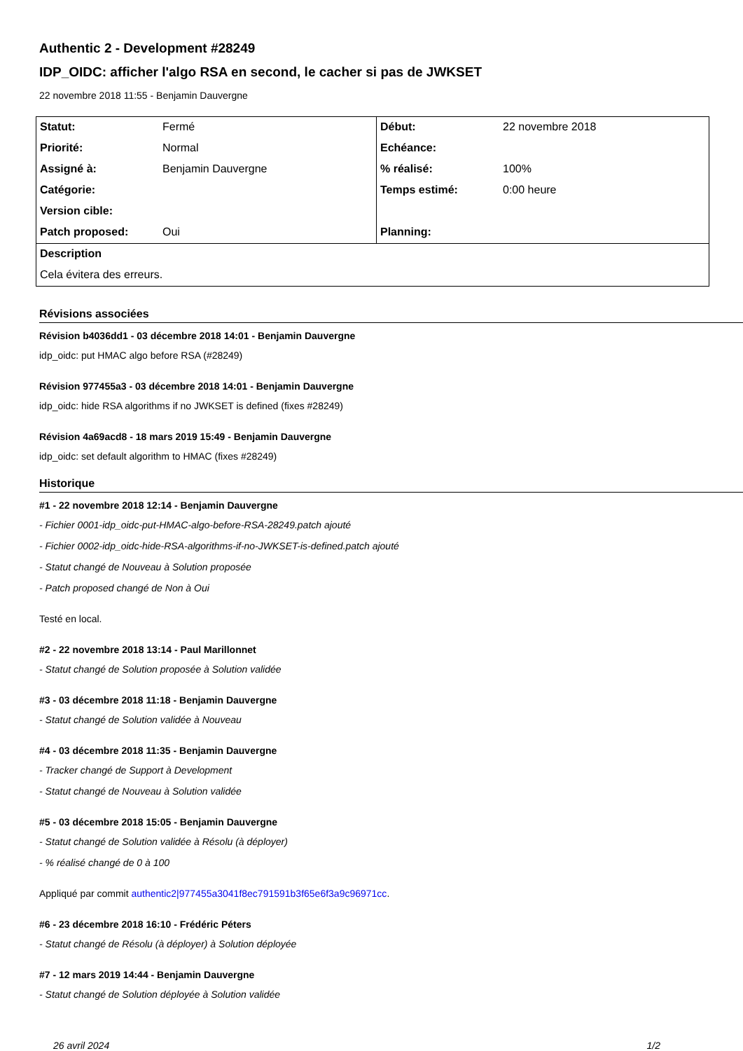Authentic 2 - Development #28249
IDP_OIDC: afficher l'algo RSA en second, le cacher si pas de JWKSET
22 novembre 2018 11:55 - Benjamin Dauvergne
| Statut: | Fermé | Début: | 22 novembre 2018 |
| Priorité: | Normal | Echéance: | |
| Assigné à: | Benjamin Dauvergne | % réalisé: | 100% |
| Catégorie: | | Temps estimé: | 0:00 heure |
| Version cible: | | | |
| Patch proposed: | Oui | Planning: | |
| Description | | | |
| Cela évitera des erreurs. | | | |
Révisions associées
Révision b4036dd1 - 03 décembre 2018 14:01 - Benjamin Dauvergne
idp_oidc: put HMAC algo before RSA (#28249)
Révision 977455a3 - 03 décembre 2018 14:01 - Benjamin Dauvergne
idp_oidc: hide RSA algorithms if no JWKSET is defined (fixes #28249)
Révision 4a69acd8 - 18 mars 2019 15:49 - Benjamin Dauvergne
idp_oidc: set default algorithm to HMAC (fixes #28249)
Historique
#1 - 22 novembre 2018 12:14 - Benjamin Dauvergne
- Fichier 0001-idp_oidc-put-HMAC-algo-before-RSA-28249.patch ajouté
- Fichier 0002-idp_oidc-hide-RSA-algorithms-if-no-JWKSET-is-defined.patch ajouté
- Statut changé de Nouveau à Solution proposée
- Patch proposed changé de Non à Oui
Testé en local.
#2 - 22 novembre 2018 13:14 - Paul Marillonnet
- Statut changé de Solution proposée à Solution validée
#3 - 03 décembre 2018 11:18 - Benjamin Dauvergne
- Statut changé de Solution validée à Nouveau
#4 - 03 décembre 2018 11:35 - Benjamin Dauvergne
- Tracker changé de Support à Development
- Statut changé de Nouveau à Solution validée
#5 - 03 décembre 2018 15:05 - Benjamin Dauvergne
- Statut changé de Solution validée à Résolu (à déployer)
- % réalisé changé de 0 à 100
Appliqué par commit authentic2|977455a3041f8ec791591b3f65e6f3a9c96971cc.
#6 - 23 décembre 2018 16:10 - Frédéric Péters
- Statut changé de Résolu (à déployer) à Solution déployée
#7 - 12 mars 2019 14:44 - Benjamin Dauvergne
- Statut changé de Solution déployée à Solution validée
26 avril 2024 1/2